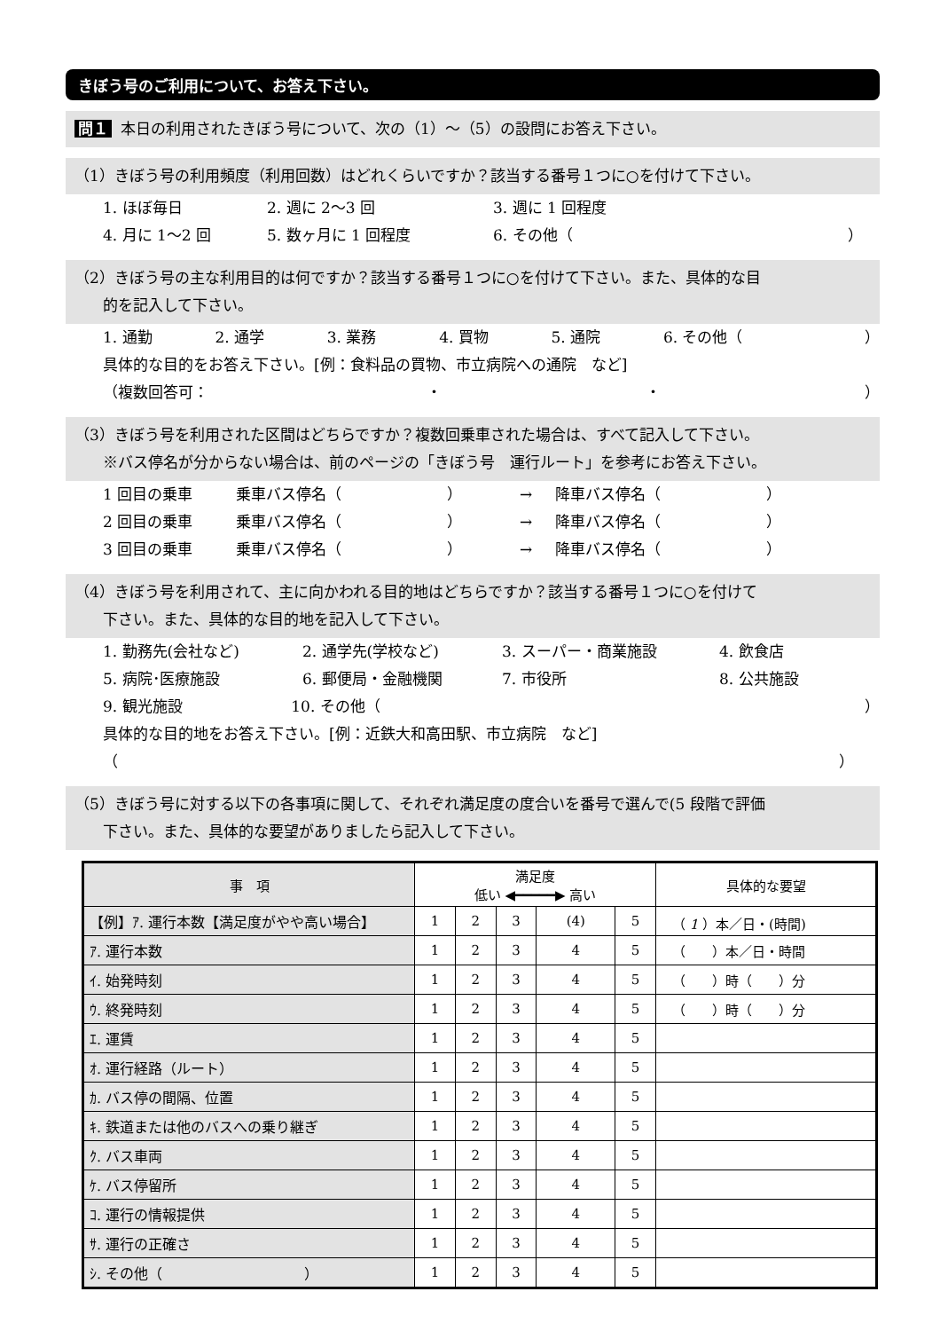きぼう号のご利用について、お答え下さい。
問１ 本日の利用されたきぼう号について、次の（1）～（5）の設問にお答え下さい。
（1）きぼう号の利用頻度（利用回数）はどれくらいですか？該当する番号１つに○を付けて下さい。
1. ほぼ毎日 2. 週に 2～3 回 3. 週に 1 回程度
4. 月に 1～2 回 5. 数ヶ月に 1 回程度 6. その他（ ）
（2）きぼう号の主な利用目的は何ですか？該当する番号１つに○を付けて下さい。また、具体的な目
的を記入して下さい。
1. 通勤 2. 通学 3. 業務 4. 買物 5. 通院 6. その他（ ）
具体的な目的をお答え下さい。[例：食料品の買物、市立病院への通院　など]
（複数回答可： ・ ・ ）
（3）きぼう号を利用された区間はどちらですか？複数回乗車された場合は、すべて記入して下さい。
※バス停名が分からない場合は、前のページの「きぼう号　運行ルート」を参考にお答え下さい。
1 回目の乗車 乗車バス停名（　　　　　　　） → 降車バス停名（　　　　　　　）
2 回目の乗車 乗車バス停名（　　　　　　　） → 降車バス停名（　　　　　　　）
3 回目の乗車 乗車バス停名（　　　　　　　） → 降車バス停名（　　　　　　　）
（4）きぼう号を利用されて、主に向かわれる目的地はどちらですか？該当する番号１つに○を付けて
下さい。また、具体的な目的地を記入して下さい。
1. 勤務先(会社など) 2. 通学先(学校など) 3. スーパー・商業施設 4. 飲食店
5. 病院･医療施設 6. 郵便局・金融機関 7. 市役所 8. 公共施設
9. 観光施設 10. その他（ ）
具体的な目的地をお答え下さい。[例：近鉄大和高田駅、市立病院　など]
（ ）
（5）きぼう号に対する以下の各事項に関して、それぞれ満足度の度合いを番号で選んで(5 段階で評価
下さい。また、具体的な要望がありましたら記入して下さい。
| 事 項 | 満足度 低い ◀━━━━━▶ 高い | | | | | 具体的な要望 |
| --- | --- | --- | --- | --- | --- | --- |
| 【例】ｱ. 運行本数【満足度がやや高い場合】 | 1 | 2 | 3 | (4) | 5 | （ 1 ）本／日・(時間) |
| ｱ. 運行本数 | 1 | 2 | 3 | 4 | 5 | （ ）本／日・時間 |
| ｲ. 始発時刻 | 1 | 2 | 3 | 4 | 5 | （ ）時（ ）分 |
| ｳ. 終発時刻 | 1 | 2 | 3 | 4 | 5 | （ ）時（ ）分 |
| ｴ. 運賃 | 1 | 2 | 3 | 4 | 5 | |
| ｵ. 運行経路（ルート） | 1 | 2 | 3 | 4 | 5 | |
| ｶ. バス停の間隔、位置 | 1 | 2 | 3 | 4 | 5 | |
| ｷ. 鉄道または他のバスへの乗り継ぎ | 1 | 2 | 3 | 4 | 5 | |
| ｸ. バス車両 | 1 | 2 | 3 | 4 | 5 | |
| ｹ. バス停留所 | 1 | 2 | 3 | 4 | 5 | |
| ｺ. 運行の情報提供 | 1 | 2 | 3 | 4 | 5 | |
| ｻ. 運行の正確さ | 1 | 2 | 3 | 4 | 5 | |
| ｼ. その他（ ） | 1 | 2 | 3 | 4 | 5 | |